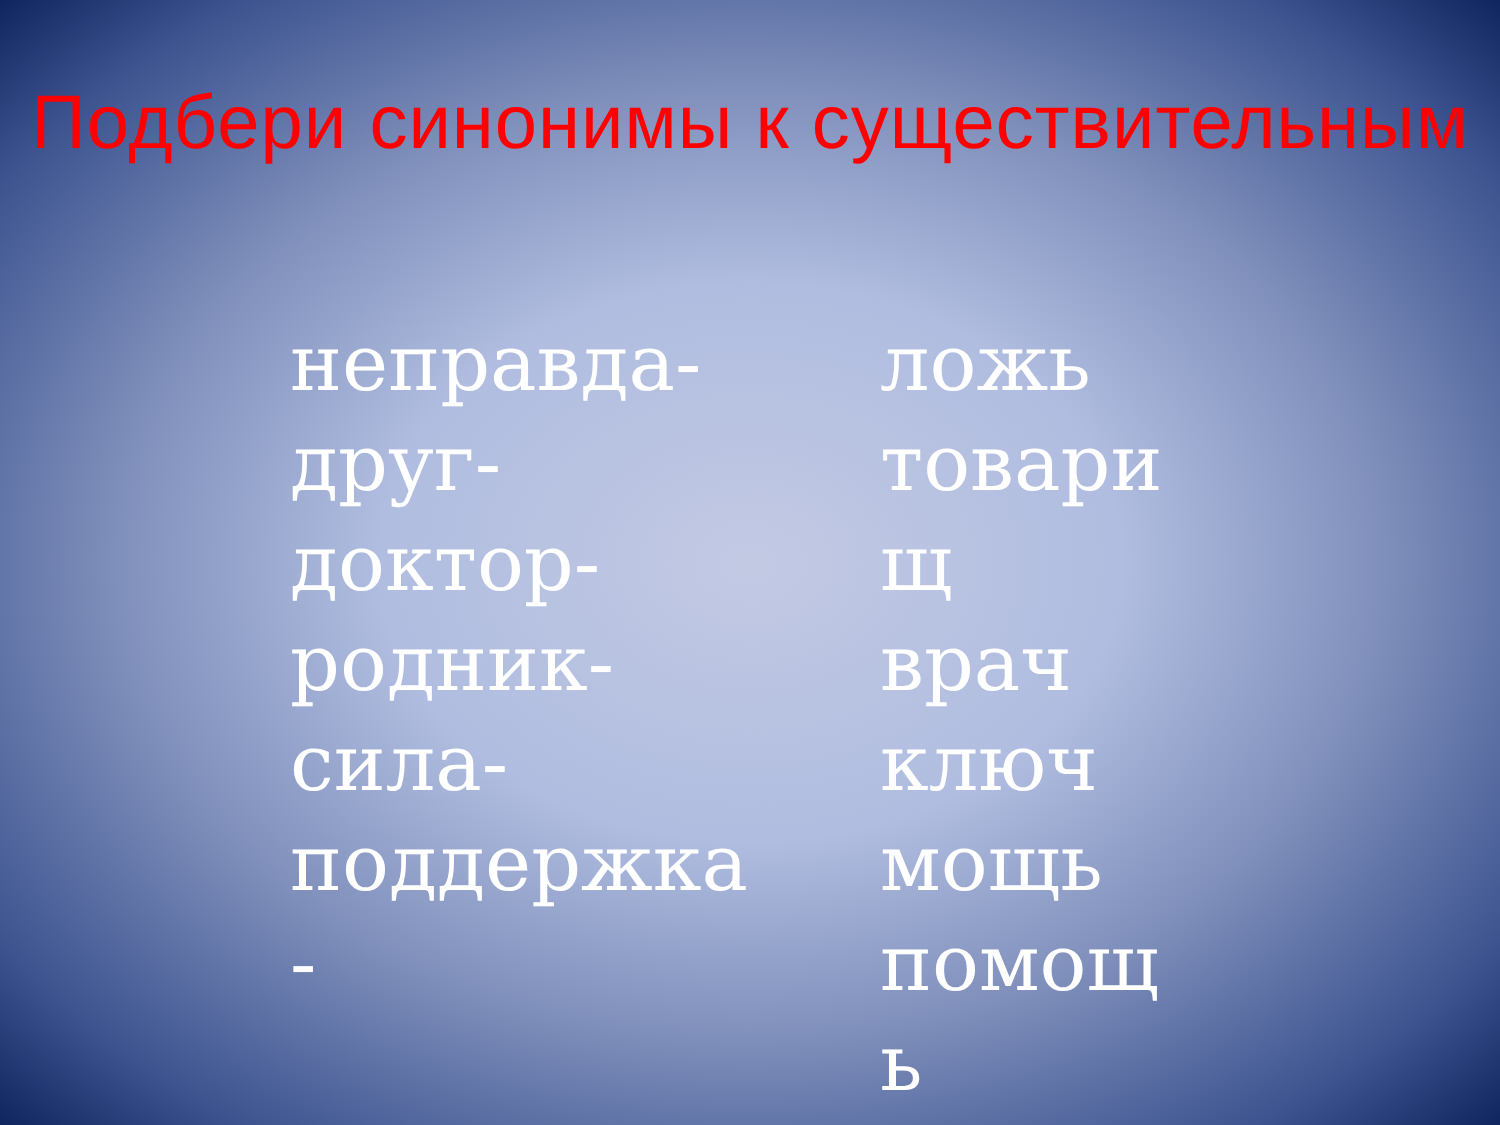Подбери синонимы к существительным
неправда-
друг-
доктор-
родник-
сила-
поддержка
-
ложь
товари
щ
врач
ключ
мощь
помощ
ь